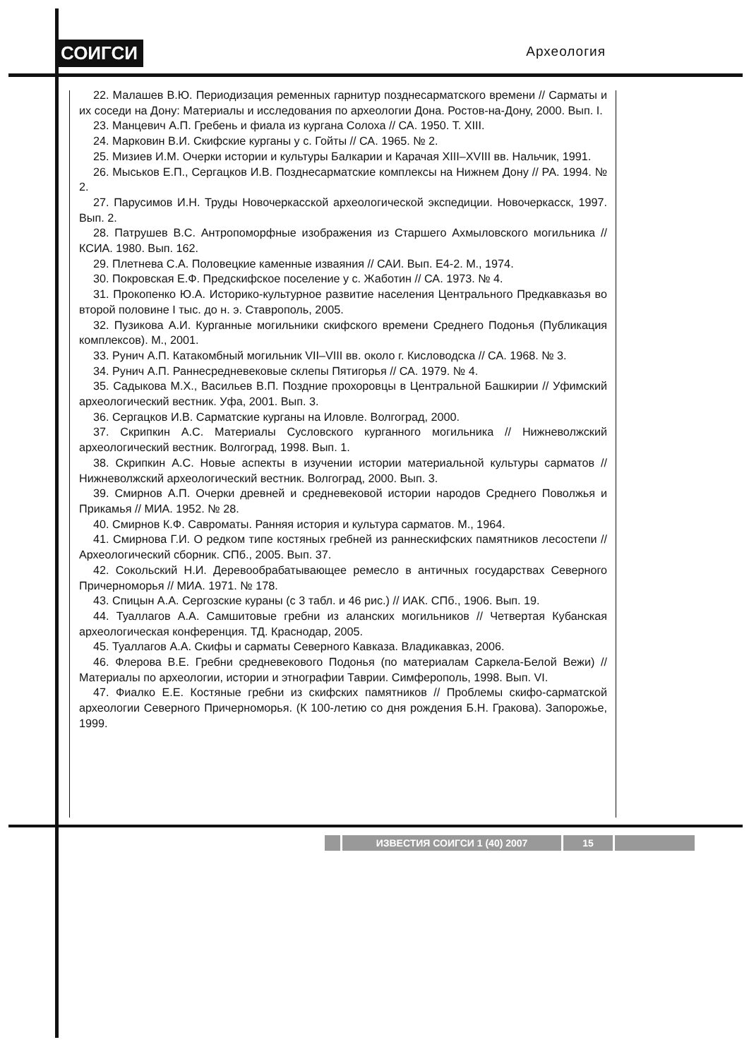СОИГСИ Археология
22. Малашев В.Ю. Периодизация ременных гарнитур позднесарматского времени // Сарматы и их соседи на Дону: Материалы и исследования по археологии Дона. Ростов-на-Дону, 2000. Вып. I.
23. Манцевич А.П. Гребень и фиала из кургана Солоха // СА. 1950. Т. XIII.
24. Марковин В.И. Скифские курганы у с. Гойты // СА. 1965. № 2.
25. Мизиев И.М. Очерки истории и культуры Балкарии и Карачая XIII–XVIII вв. Нальчик, 1991.
26. Мыськов Е.П., Сергацков И.В. Позднесарматские комплексы на Нижнем Дону // РА. 1994. № 2.
27. Парусимов И.Н. Труды Новочеркасской археологической экспедиции. Новочеркасск, 1997. Вып. 2.
28. Патрушев В.С. Антропоморфные изображения из Старшего Ахмыловского могильника // КСИА. 1980. Вып. 162.
29. Плетнева С.А. Половецкие каменные изваяния // САИ. Вып. Е4-2. М., 1974.
30. Покровская Е.Ф. Предскифское поселение у с. Жаботин // СА. 1973. № 4.
31. Прокопенко Ю.А. Историко-культурное развитие населения Центрального Предкавказья во второй половине I тыс. до н. э. Ставрополь, 2005.
32. Пузикова А.И. Курганные могильники скифского времени Среднего Подонья (Публикация комплексов). М., 2001.
33. Рунич А.П. Катакомбный могильник VII–VIII вв. около г. Кисловодска // СА. 1968. № 3.
34. Рунич А.П. Раннесредневековые склепы Пятигорья // СА. 1979. № 4.
35. Садыкова М.Х., Васильев В.П. Поздние прохоровцы в Центральной Башкирии // Уфимский археологический вестник. Уфа, 2001. Вып. 3.
36. Сергацков И.В. Сарматские курганы на Иловле. Волгоград, 2000.
37. Скрипкин А.С. Материалы Сусловского курганного могильника // Нижневолжский археологический вестник. Волгоград, 1998. Вып. 1.
38. Скрипкин А.С. Новые аспекты в изучении истории материальной культуры сарматов // Нижневолжский археологический вестник. Волгоград, 2000. Вып. 3.
39. Смирнов А.П. Очерки древней и средневековой истории народов Среднего Поволжья и Прикамья // МИА. 1952. № 28.
40. Смирнов К.Ф. Савроматы. Ранняя история и культура сарматов. М., 1964.
41. Смирнова Г.И. О редком типе костяных гребней из раннескифских памятников лесостепи // Археологический сборник. СПб., 2005. Вып. 37.
42. Сокольский Н.И. Деревообрабатывающее ремесло в античных государствах Северного Причерноморья // МИА. 1971. № 178.
43. Спицын А.А. Сергозские кураны (с 3 табл. и 46 рис.) // ИАК. СПб., 1906. Вып. 19.
44. Туаллагов А.А. Самшитовые гребни из аланских могильников // Четвертая Кубанская археологическая конференция. ТД. Краснодар, 2005.
45. Туаллагов А.А. Скифы и сарматы Северного Кавказа. Владикавказ, 2006.
46. Флерова В.Е. Гребни средневекового Подонья (по материалам Саркела-Белой Вежи) // Материалы по археологии, истории и этнографии Таврии. Симферополь, 1998. Вып. VI.
47. Фиалко Е.Е. Костяные гребни из скифских памятников // Проблемы скифо-сарматской археологии Северного Причерноморья. (К 100-летию со дня рождения Б.Н. Гракова). Запорожье, 1999.
ИЗВЕСТИЯ СОИГСИ 1 (40) 2007 15